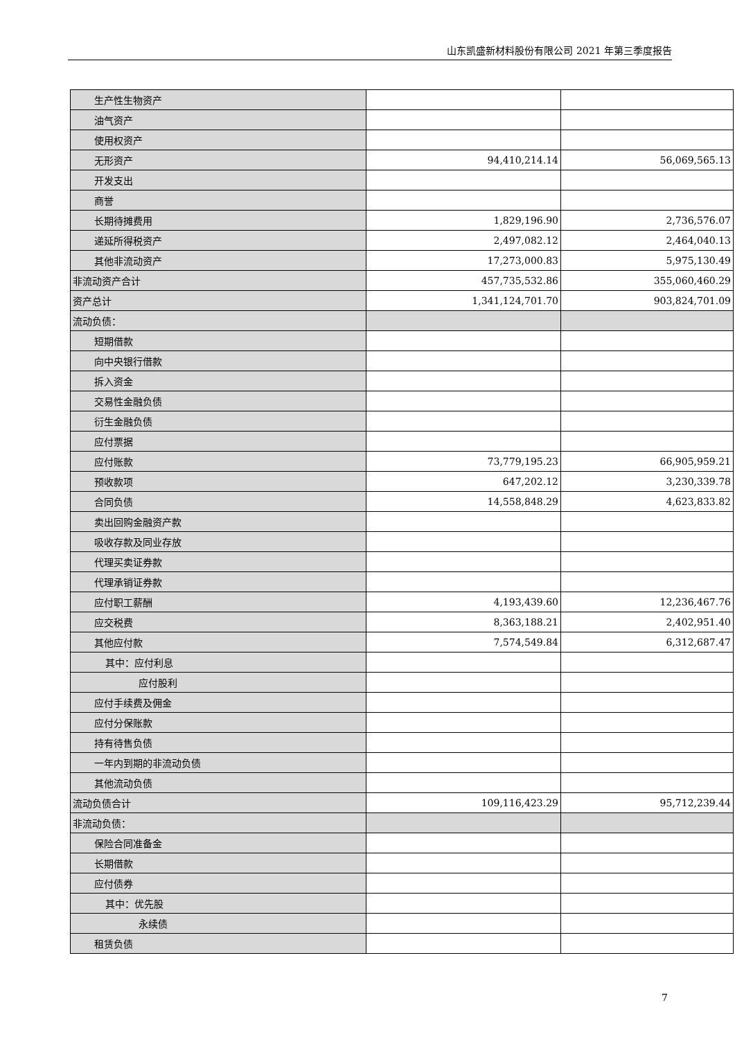山东凯盛新材料股份有限公司 2021 年第三季度报告
| 生产性生物资产 | | |
| 油气资产 | | |
| 使用权资产 | | |
| 无形资产 | 94,410,214.14 | 56,069,565.13 |
| 开发支出 | | |
| 商誉 | | |
| 长期待摊费用 | 1,829,196.90 | 2,736,576.07 |
| 递延所得税资产 | 2,497,082.12 | 2,464,040.13 |
| 其他非流动资产 | 17,273,000.83 | 5,975,130.49 |
| 非流动资产合计 | 457,735,532.86 | 355,060,460.29 |
| 资产总计 | 1,341,124,701.70 | 903,824,701.09 |
| 流动负债： | | |
| 短期借款 | | |
| 向中央银行借款 | | |
| 拆入资金 | | |
| 交易性金融负债 | | |
| 衍生金融负债 | | |
| 应付票据 | | |
| 应付账款 | 73,779,195.23 | 66,905,959.21 |
| 预收款项 | 647,202.12 | 3,230,339.78 |
| 合同负债 | 14,558,848.29 | 4,623,833.82 |
| 卖出回购金融资产款 | | |
| 吸收存款及同业存放 | | |
| 代理买卖证券款 | | |
| 代理承销证券款 | | |
| 应付职工薪酬 | 4,193,439.60 | 12,236,467.76 |
| 应交税费 | 8,363,188.21 | 2,402,951.40 |
| 其他应付款 | 7,574,549.84 | 6,312,687.47 |
| 其中：应付利息 | | |
| 应付股利 | | |
| 应付手续费及佣金 | | |
| 应付分保账款 | | |
| 持有待售负债 | | |
| 一年内到期的非流动负债 | | |
| 其他流动负债 | | |
| 流动负债合计 | 109,116,423.29 | 95,712,239.44 |
| 非流动负债： | | |
| 保险合同准备金 | | |
| 长期借款 | | |
| 应付债券 | | |
| 其中：优先股 | | |
| 永续债 | | |
| 租赁负债 | | |
7